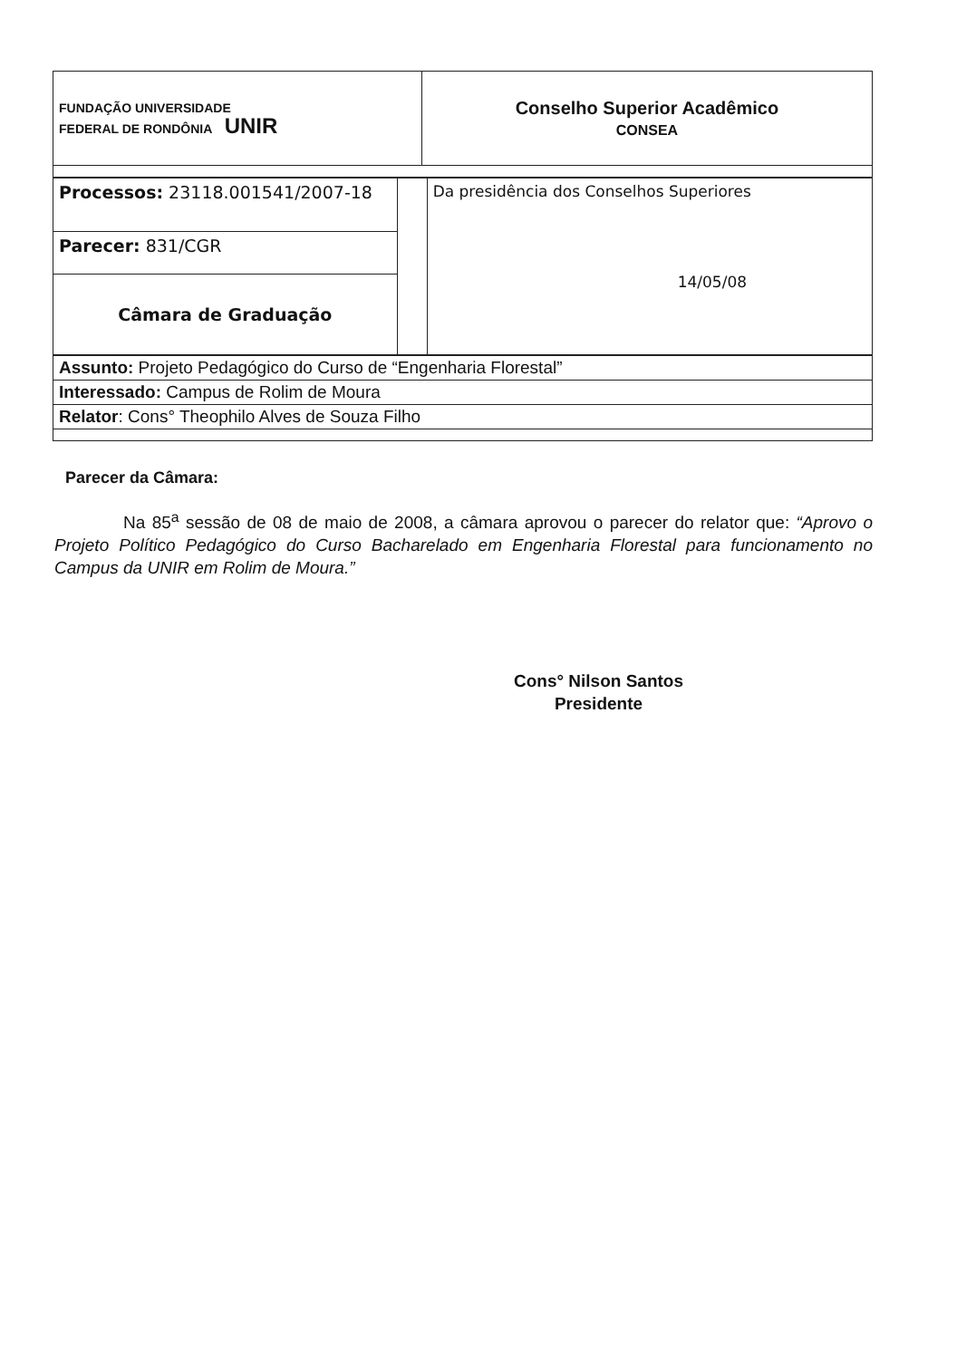| FUNDAÇÃO UNIVERSIDADE FEDERAL DE RONDÔNIA UNIR | Conselho Superior Acadêmico CONSEA |
| Processos: 23118.001541/2007-18 | | Da presidência dos Conselhos Superiores 14/05/08 |
| Parecer: 831/CGR | | |
| Câmara de Graduação | | |
| Assunto: Projeto Pedagógico do Curso de “Engenharia Florestal” |
| Interessado: Campus de Rolim de Moura |
| Relator : Cons° Theophilo Alves de Souza Filho |
Parecer da Câmara:
Na 85<sup>a</sup> sessão de 08 de maio de 2008, a câmara aprovou o parecer do relator que: “Aprovo o Projeto Político Pedagógico do Curso Bacharelado em Engenharia Florestal para funcionamento no Campus da UNIR em Rolim de Moura.”
Cons° Nilson Santos
Presidente